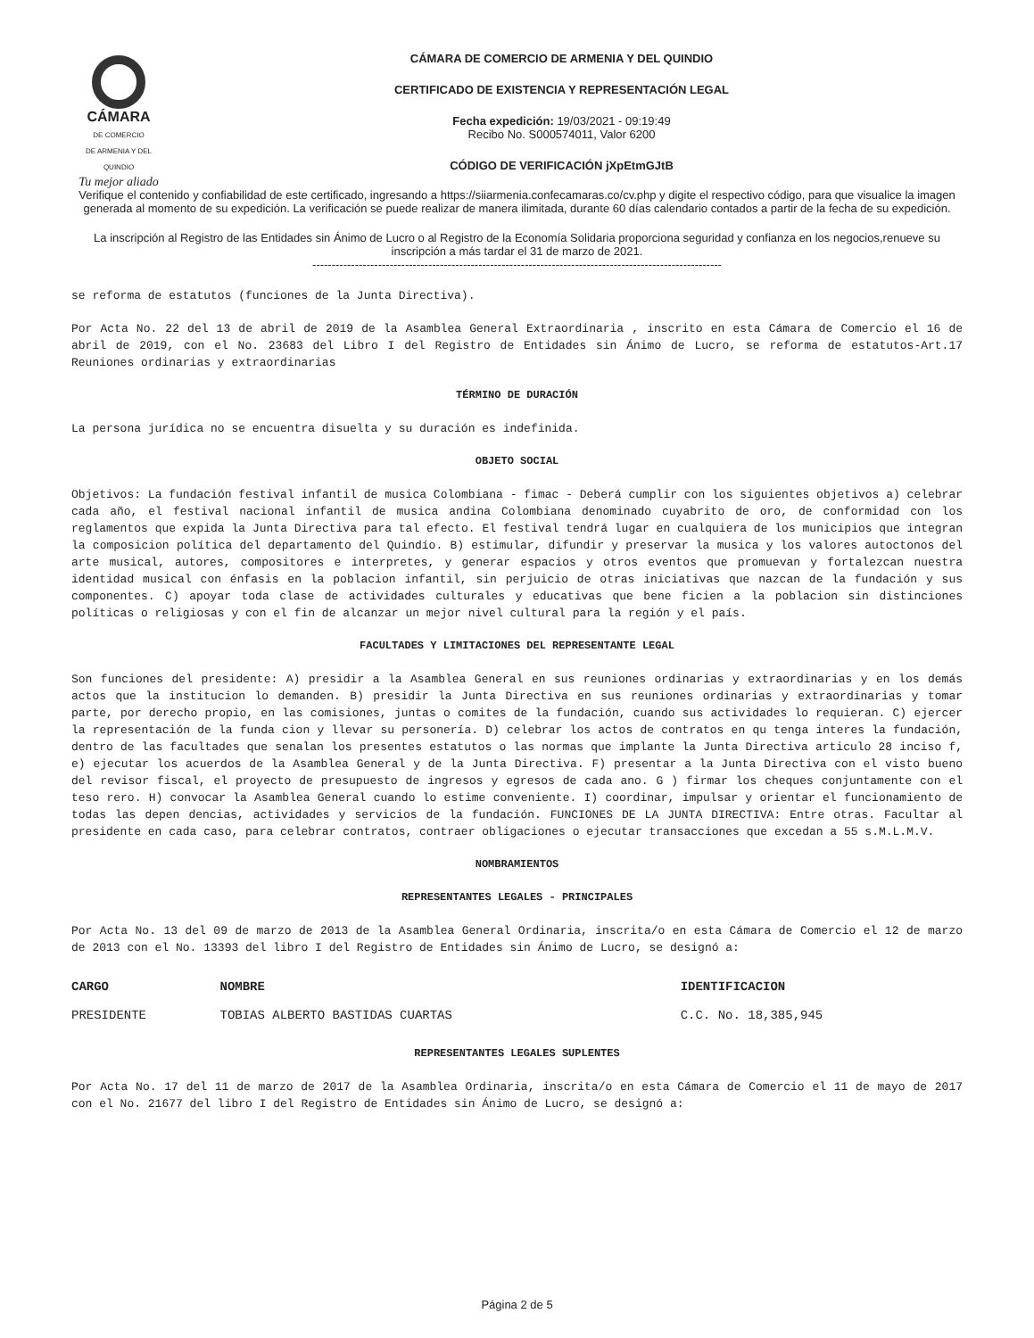CÁMARA
DE COMERCIO
DE ARMENIA Y DEL QUINDIO
Tu mejor aliado
CÁMARA DE COMERCIO DE ARMENIA Y DEL QUINDIO
CERTIFICADO DE EXISTENCIA Y REPRESENTACIÓN LEGAL
Fecha expedición: 19/03/2021 - 09:19:49
Recibo No. S000574011, Valor 6200
CÓDIGO DE VERIFICACIÓN jXpEtmGJtB
Verifique el contenido y confiabilidad de este certificado, ingresando a https://siiarmenia.confecamaras.co/cv.php y digite el respectivo código, para que visualice la imagen generada al momento de su expedición. La verificación se puede realizar de manera ilimitada, durante 60 días calendario contados a partir de la fecha de su expedición.
La inscripción al Registro de las Entidades sin Ánimo de Lucro o al Registro de la Economía Solidaria proporciona seguridad y confianza en los negocios,renueve su inscripción a más tardar el 31 de marzo de 2021.
----------------------------------------------------------------------------------------------------------
se reforma de estatutos (funciones de la Junta Directiva).
Por Acta No. 22 del 13 de abril de 2019 de la Asamblea General Extraordinaria , inscrito en esta Cámara de Comercio el 16 de abril de 2019, con el No. 23683 del Libro I del Registro de Entidades sin Ánimo de Lucro, se reforma de estatutos-Art.17 Reuniones ordinarias y extraordinarias
TÉRMINO DE DURACIÓN
La persona jurídica no se encuentra disuelta y su duración es indefinida.
OBJETO SOCIAL
Objetivos: La fundación festival infantil de musica Colombiana - fimac - Deberá cumplir con los siguientes objetivos a) celebrar cada año, el festival nacional infantil de musica andina Colombiana denominado cuyabrito de oro, de conformidad con los reglamentos que expida la Junta Directiva para tal efecto. El festival tendrá lugar en cualquiera de los municipios que integran la composicion política del departamento del Quindío. B) estimular, difundir y preservar la musica y los valores autoctonos del arte musical, autores, compositores e interpretes, y generar espacios y otros eventos que promuevan y fortalezcan nuestra identidad musical con énfasis en la poblacion infantil, sin perjuicio de otras iniciativas que nazcan de la fundación y sus componentes. C) apoyar toda clase de actividades culturales y educativas que bene ficien a la poblacion sin distinciones políticas o religiosas y con el fin de alcanzar un mejor nivel cultural para la región y el país.
FACULTADES Y LIMITACIONES DEL REPRESENTANTE LEGAL
Son funciones del presidente: A) presidir a la Asamblea General en sus reuniones ordinarias y extraordinarias y en los demás actos que la institucion lo demanden. B) presidir la Junta Directiva en sus reuniones ordinarias y extraordinarias y tomar parte, por derecho propio, en las comisiones, juntas o comites de la fundación, cuando sus actividades lo requieran. C) ejercer la representación de la funda cion y llevar su personería. D) celebrar los actos de contratos en qu tenga interes la fundación, dentro de las facultades que senalan los presentes estatutos o las normas que implante la Junta Directiva articulo 28 inciso f, e) ejecutar los acuerdos de la Asamblea General y de la Junta Directiva. F) presentar a la Junta Directiva con el visto bueno del revisor fiscal, el proyecto de presupuesto de ingresos y egresos de cada ano. G ) firmar los cheques conjuntamente con el teso rero. H) convocar la Asamblea General cuando lo estime conveniente. I) coordinar, impulsar y orientar el funcionamiento de todas las depen dencias, actividades y servicios de la fundación. FUNCIONES DE LA JUNTA DIRECTIVA: Entre otras. Facultar al presidente en cada caso, para celebrar contratos, contraer obligaciones o ejecutar transacciones que excedan a 55 s.M.L.M.V.
NOMBRAMIENTOS
REPRESENTANTES LEGALES - PRINCIPALES
Por Acta No. 13 del 09 de marzo de 2013 de la Asamblea General Ordinaria, inscrita/o en esta Cámara de Comercio el 12 de marzo de 2013 con el No. 13393 del libro I del Registro de Entidades sin Ánimo de Lucro, se designó a:
| CARGO | NOMBRE | IDENTIFICACION |
| --- | --- | --- |
| PRESIDENTE | TOBIAS ALBERTO BASTIDAS CUARTAS | C.C. No. 18,385,945 |
REPRESENTANTES LEGALES SUPLENTES
Por Acta No. 17 del 11 de marzo de 2017 de la Asamblea Ordinaria, inscrita/o en esta Cámara de Comercio el 11 de mayo de 2017 con el No. 21677 del libro I del Registro de Entidades sin Ánimo de Lucro, se designó a:
Página 2 de 5